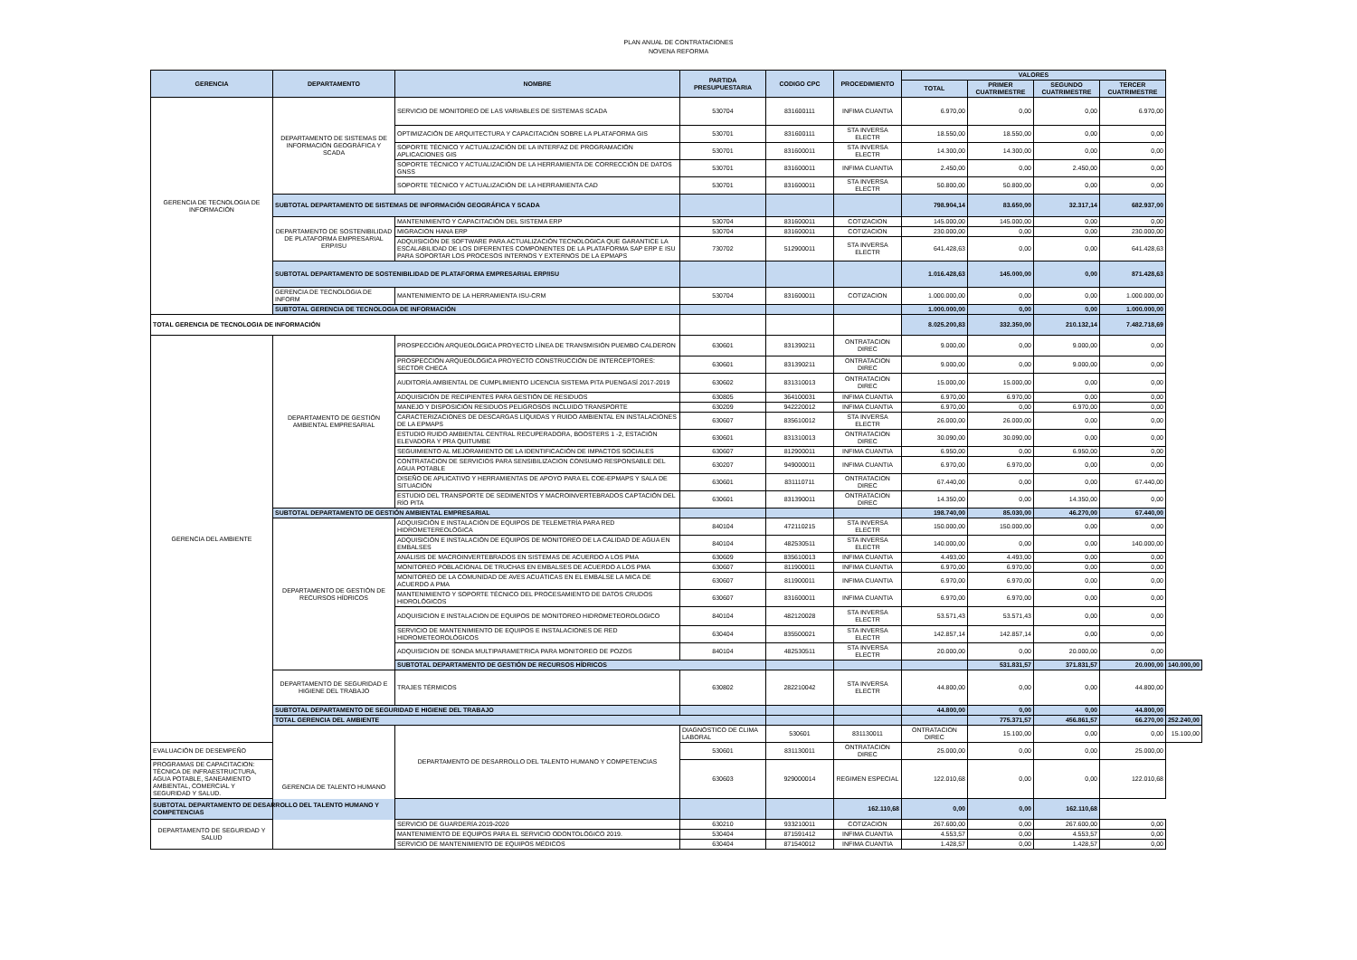PLAN ANUAL DE CONTRATACIONES
NOVENA REFORMA
| GERENCIA | DEPARTAMENTO | NOMBRE | PARTIDA PRESUPUESTARIA | CODIGO CPC | PROCEDIMIENTO | VALORES | | | | |
| --- | --- | --- | --- | --- | --- | --- | --- | --- | --- | --- |
| | | | | | | TOTAL | PRIMER CUATRIMESTRE | SEGUNDO CUATRIMESTRE | TERCER CUATRIMESTRE | |
| GERENCIA DE TECNOLOGIA DE INFORMACIÓN | DEPARTAMENTO DE SISTEMAS DE INFORMACIÓN GEOGRÁFICA Y SCADA | SERVICIO DE MONITOREO DE LAS VARIABLES DE SISTEMAS SCADA | 530704 | 831600111 | INFIMA CUANTIA | 6.970,00 | 0,00 | 0,00 | 6.970,00 | |
| | | OPTIMIZACIÓN DE ARQUITECTURA Y CAPACITACIÓN SOBRE LA PLATAFORMA GIS | 530701 | 831600111 | STA INVERSA ELECTR | 18.550,00 | 18.550,00 | 0,00 | 0,00 | |
| | | SOPORTE TÉCNICO Y ACTUALIZACIÓN DE LA INTERFAZ DE PROGRAMACIÓN APLICACIONES GIS | 530701 | 831600011 | STA INVERSA ELECTR | 14.300,00 | 14.300,00 | 0,00 | 0,00 | |
| | | SOPORTE TÉCNICO Y ACTUALIZACIÓN DE LA HERRAMIENTA DE CORRECCIÓN DE DATOS GNSS | 530701 | 831600011 | INFIMA CUANTIA | 2.450,00 | 0,00 | 2.450,00 | 0,00 | |
| | | SOPORTE TÉCNICO Y ACTUALIZACIÓN DE LA HERRAMIENTA CAD | 530701 | 831600011 | STA INVERSA ELECTR | 50.800,00 | 50.800,00 | 0,00 | 0,00 | |
| | SUBTOTAL DEPARTAMENTO DE SISTEMAS DE INFORMACIÓN GEOGRÁFICA Y SCADA | | | | | 798.904,14 | 83.650,00 | 32.317,14 | 682.937,00 | |
| | DEPARTAMENTO DE SOSTENIBILIDAD DE PLATAFORMA EMPRESARIAL ERP/ISU | MANTENIMIENTO Y CAPACITACIÓN DEL SISTEMA ERP | 530704 | 831600011 | COTIZACION | 145.000,00 | 145.000,00 | 0,00 | 0,00 | |
| | | MIGRACION HANA ERP | 530704 | 831600011 | COTIZACION | 230.000,00 | 0,00 | 0,00 | 230.000,00 | |
| | | ADQUISICIÓN DE SOFTWARE PARA ACTUALIZACIÓN TECNOLOGICA QUE GARANTICE LA ESCALABILIDAD DE LOS DIFERENTES COMPONENTES DE LA PLATAFORMA SAP ERP E ISU PARA SOPORTAR LOS PROCESOS INTERNOS Y EXTERNOS DE LA EPMAPS | 730702 | 512900011 | STA INVERSA ELECTR | 641.428,63 | 0,00 | 0,00 | 641.428,63 | |
| | SUBTOTAL DEPARTAMENTO DE SOSTENIBILIDAD DE PLATAFORMA EMPRESARIAL ERP/ISU | | | | | 1.016.428,63 | 145.000,00 | 0,00 | 871.428,63 | |
| | GERENCIA DE TECNOLOGIA DE INFORM | MANTENIMIENTO DE LA HERRAMIENTA ISU-CRM | 530704 | 831600011 | COTIZACION | 1.000.000,00 | 0,00 | 0,00 | 1.000.000,00 | |
| | SUBTOTAL GERENCIA DE TECNOLOGIA DE INFORMACIÓN | | | | | 1.000.000,00 | 0,00 | 0,00 | 1.000.000,00 | |
| TOTAL GERENCIA DE TECNOLOGIA DE INFORMACIÓN | | | | | | 8.025.200,83 | 332.350,00 | 210.132,14 | 7.482.718,69 | |
| GERENCIA DEL AMBIENTE | DEPARTAMENTO DE GESTIÓN AMBIENTAL EMPRESARIAL | PROSPECCIÓN ARQUEOLÓGICA PROYECTO LÍNEA DE TRANSMISIÓN PUEMBO CALDERON | 630601 | 831390211 | ONTRATACION DIREC | 9.000,00 | 0,00 | 9.000,00 | 0,00 | |
| | | PROSPECCIÓN ARQUEOLÓGICA PROYECTO CONSTRUCCIÓN DE INTERCEPTORES: SECTOR CHECA | 630601 | 831390211 | ONTRATACION DIREC | 9.000,00 | 0,00 | 9.000,00 | 0,00 | |
| | | AUDITORÍA AMBIENTAL DE CUMPLIMIENTO LICENCIA SISTEMA PITA PUENGASÍ 2017-2019 | 630602 | 831310013 | ONTRATACION DIREC | 15.000,00 | 15.000,00 | 0,00 | 0,00 | |
| | | ADQUISICIÓN DE RECIPIENTES PARA GESTIÓN DE RESIDUOS | 630805 | 364100031 | INFIMA CUANTIA | 6.970,00 | 6.970,00 | 0,00 | 0,00 | |
| | | MANEJO Y DISPOSICIÓN RESIDUOS PELIGROSOS INCLUIDO TRANSPORTE | 630209 | 942220012 | INFIMA CUANTIA | 6.970,00 | 0,00 | 6.970,00 | 0,00 | |
| | | CARACTERIZACIONES DE DESCARGAS LÍQUIDAS Y RUIDO AMBIENTAL EN INSTALACIONES DE LA EPMAPS | 630607 | 835610012 | STA INVERSA ELECTR | 26.000,00 | 26.000,00 | 0,00 | 0,00 | |
| | | ESTUDIO RUIDO AMBIENTAL CENTRAL RECUPERADORA, BOOSTERS 1 -2, ESTACIÓN ELEVADORA Y PRA QUITUMBE | 630601 | 831310013 | ONTRATACION DIREC | 30.090,00 | 30.090,00 | 0,00 | 0,00 | |
| | | SEGUIMIENTO AL MEJORAMIENTO DE LA IDENTIFICACIÓN DE IMPACTOS SOCIALES | 630607 | 812900011 | INFIMA CUANTIA | 6.950,00 | 0,00 | 6.950,00 | 0,00 | |
| | | CONTRATACION DE SERVICIOS PARA SENSIBILIZACION CONSUMO RESPONSABLE DEL AGUA POTABLE | 630207 | 949000011 | INFIMA CUANTIA | 6.970,00 | 6.970,00 | 0,00 | 0,00 | |
| | | DISEÑO DE APLICATIVO Y HERRAMIENTAS DE APOYO PARA EL COE-EPMAPS Y SALA DE SITUACIÓN | 630601 | 831110711 | ONTRATACION DIREC | 67.440,00 | 0,00 | 0,00 | 67.440,00 | |
| | | ESTUDIO DEL TRANSPORTE DE SEDIMENTOS Y MACROINVERTEBRADOS CAPTACIÓN DEL RÍO PITA | 630601 | 831390011 | ONTRATACION DIREC | 14.350,00 | 0,00 | 14.350,00 | 0,00 | |
| | SUBTOTAL DEPARTAMENTO DE GESTIÓN AMBIENTAL EMPRESARIAL | | | | | 198.740,00 | 85.030,00 | 46.270,00 | 67.440,00 | |
| | DEPARTAMENTO DE GESTIÓN DE RECURSOS HÍDRICOS | ADQUISICIÓN E INSTALACIÓN DE EQUIPOS DE TELEMETRÍA PARA RED HIDROMETEREOLÓGICA | 840104 | 472110215 | STA INVERSA ELECTR | 150.000,00 | 150.000,00 | 0,00 | 0,00 | |
| | | ADQUISICIÓN E INSTALACIÓN DE EQUIPOS DE MONITOREO DE LA CALIDAD DE AGUA EN EMBALSES | 840104 | 482530511 | STA INVERSA ELECTR | 140.000,00 | 0,00 | 0,00 | 140.000,00 | |
| | | ANÁLISIS DE MACROINVERTEBRADOS EN SISTEMAS DE ACUERDO A LOS PMA | 630609 | 835610013 | INFIMA CUANTIA | 4.493,00 | 4.493,00 | 0,00 | 0,00 | |
| | | MONITOREO POBLACIONAL DE TRUCHAS EN EMBALSES DE ACUERDO A LOS PMA | 630607 | 811900011 | INFIMA CUANTIA | 6.970,00 | 6.970,00 | 0,00 | 0,00 | |
| | | MONITOREO DE LA COMUNIDAD DE AVES ACUÁTICAS EN EL EMBALSE LA MICA DE ACUERDO A PMA | 630607 | 811900011 | INFIMA CUANTIA | 6.970,00 | 6.970,00 | 0,00 | 0,00 | |
| | | MANTENIMIENTO Y SOPORTE TÉCNICO DEL PROCESAMIENTO DE DATOS CRUDOS HIDROLÓGICOS | 630607 | 831600011 | INFIMA CUANTIA | 6.970,00 | 6.970,00 | 0,00 | 0,00 | |
| | | ADQUISICION E INSTALACION DE EQUIPOS DE MONITOREO HIDROMETEOROLOGICO | 840104 | 482120028 | STA INVERSA ELECTR | 53.571,43 | 53.571,43 | 0,00 | 0,00 | |
| | | SERVICIO DE MANTENIMIENTO DE EQUIPOS E INSTALACIONES DE RED HIDROMETEOROLÓGICOS | 630404 | 835500021 | STA INVERSA ELECTR | 142.857,14 | 142.857,14 | 0,00 | 0,00 | |
| | | ADQUISICION DE SONDA MULTIPARAMETRICA PARA MONITOREO DE POZOS | 840104 | 482530511 | STA INVERSA ELECTR | 20.000,00 | 0,00 | 20.000,00 | 0,00 | |
| | | SUBTOTAL DEPARTAMENTO DE GESTIÓN DE RECURSOS HÍDRICOS | | | | | 531.831,57 | 371.831,57 | 20.000,00 | 140.000,00 |
| | DEPARTAMENTO DE SEGURIDAD E HIGIENE DEL TRABAJO | TRAJES TÉRMICOS | 630802 | 282210042 | STA INVERSA ELECTR | 44.800,00 | 0,00 | 0,00 | 44.800,00 | |
| | SUBTOTAL DEPARTAMENTO DE SEGURIDAD E HIGIENE DEL TRABAJO | | | | | 44.800,00 | 0,00 | 0,00 | 44.800,00 | |
| | TOTAL GERENCIA DEL AMBIENTE | | | | | | 775.371,57 | 456.861,57 | 66.270,00 | 252.240,00 |
| | GERENCIA DE TALENTO HUMANO | DEPARTAMENTO DE DESARROLLO DEL TALENTO HUMANO Y COMPETENCIAS | DIAGNÓSTICO DE CLIMA LABORAL | 530601 | 831130011 | ONTRATACION DIREC | 15.100,00 | 0,00 | 0,00 | 15.100,00 |
| EVALUACIÓN DE DESEMPEÑO | | | 530601 | 831130011 | ONTRATACION DIREC | 25.000,00 | 0,00 | 0,00 | 25.000,00 | |
| PROGRAMAS DE CAPACITACION: TÉCNICA DE INFRAESTRUCTURA, AGUA POTABLE, SANEAMIENTO AMBIENTAL, COMERCIAL Y SEGURIDAD Y SALUD. | | | 630603 | 929000014 | REGIMEN ESPECIAL | 122.010,68 | 0,00 | 0,00 | 122.010,68 | |
| SUBTOTAL DEPARTAMENTO DE DESARROLLO DEL TALENTO HUMANO Y COMPETENCIAS | | | | | 162.110,68 | 0,00 | 0,00 | 162.110,68 | | |
| DEPARTAMENTO DE SEGURIDAD Y SALUD | | SERVICIO DE GUARDERÍA 2019-2020 | 630210 | 933210011 | COTIZACION | 267.600,00 | 0,00 | 267.600,00 | 0,00 | |
| | | MANTENIMIENTO DE EQUIPOS PARA EL SERVICIO ODONTOLÓGICO 2019. | 530404 | 871591412 | INFIMA CUANTIA | 4.553,57 | 0,00 | 4.553,57 | 0,00 | |
| | | SERVICIO DE MANTENIMIENTO DE EQUIPOS MÉDICOS | 630404 | 871540012 | INFIMA CUANTIA | 1.428,57 | 0,00 | 1.428,57 | 0,00 | |